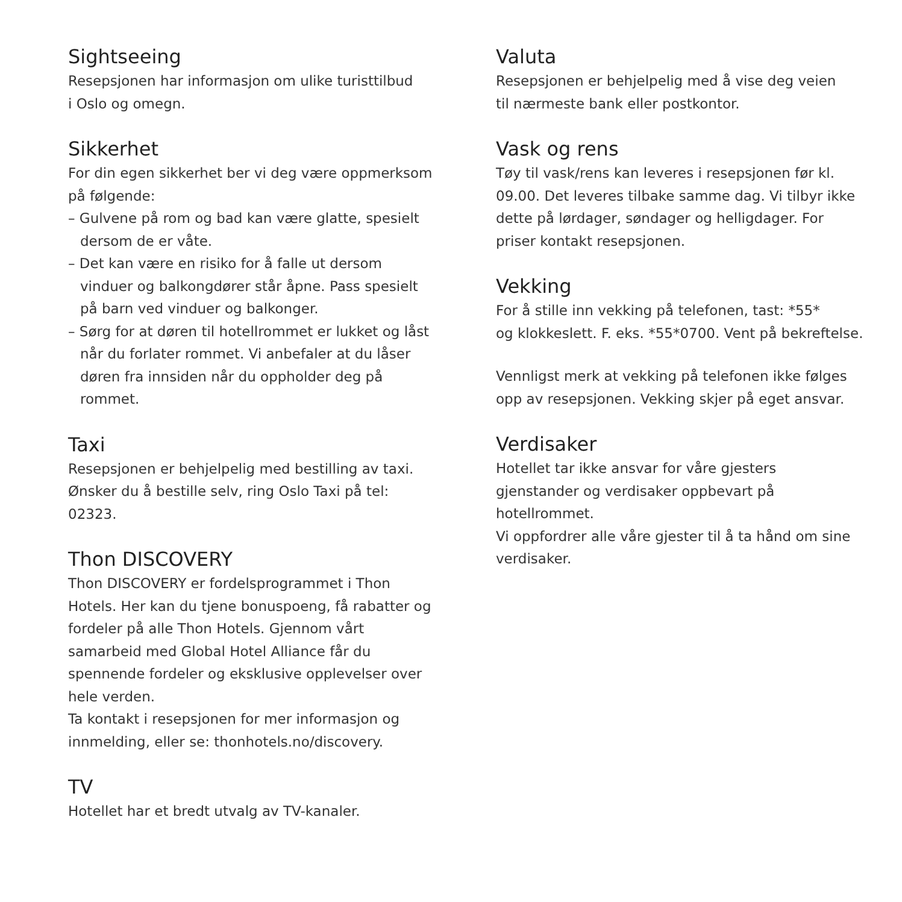Sightseeing
Resepsjonen har informasjon om ulike turisttilbud
i Oslo og omegn.
Sikkerhet
For din egen sikkerhet ber vi deg være oppmerksom på følgende:
– Gulvene på rom og bad kan være glatte, spesielt dersom de er våte.
– Det kan være en risiko for å falle ut dersom vinduer og balkongdører står åpne. Pass spesielt på barn ved vinduer og balkonger.
– Sørg for at døren til hotellrommet er lukket og låst når du forlater rommet. Vi anbefaler at du låser døren fra innsiden når du oppholder deg på rommet.
Taxi
Resepsjonen er behjelpelig med bestilling av taxi.
Ønsker du å bestille selv, ring Oslo Taxi på tel: 02323.
Thon DISCOVERY
Thon DISCOVERY er fordelsprogrammet i Thon Hotels. Her kan du tjene bonuspoeng, få rabatter og fordeler på alle Thon Hotels. Gjennom vårt samarbeid med Global Hotel Alliance får du spennende fordeler og eksklusive opplevelser over hele verden.
Ta kontakt i resepsjonen for mer informasjon og innmelding, eller se: thonhotels.no/discovery.
TV
Hotellet har et bredt utvalg av TV-kanaler.
Valuta
Resepsjonen er behjelpelig med å vise deg veien
til nærmeste bank eller postkontor.
Vask og rens
Tøy til vask/rens kan leveres i resepsjonen før kl. 09.00. Det leveres tilbake samme dag. Vi tilbyr ikke dette på lørdager, søndager og helligdager. For priser kontakt resepsjonen.
Vekking
For å stille inn vekking på telefonen, tast: *55*
og klokkeslett. F. eks. *55*0700. Vent på bekreftelse.
Vennligst merk at vekking på telefonen ikke følges opp av resepsjonen. Vekking skjer på eget ansvar.
Verdisaker
Hotellet tar ikke ansvar for våre gjesters gjenstander og verdisaker oppbevart på hotellrommet.
Vi oppfordrer alle våre gjester til å ta hånd om sine verdisaker.